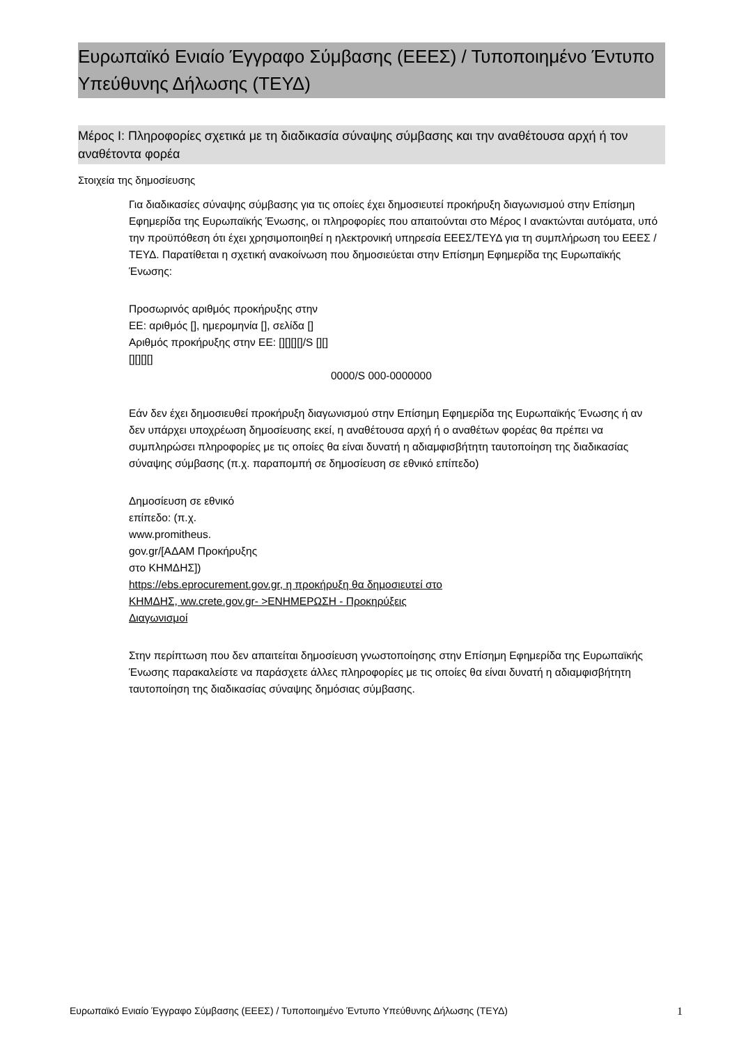Ευρωπαϊκό Ενιαίο Έγγραφο Σύμβασης (ΕΕΕΣ) / Τυποποιημένο Έντυπο Υπεύθυνης Δήλωσης (ΤΕΥΔ)
Μέρος I: Πληροφορίες σχετικά με τη διαδικασία σύναψης σύμβασης και την αναθέτουσα αρχή ή τον αναθέτοντα φορέα
Στοιχεία της δημοσίευσης
Για διαδικασίες σύναψης σύμβασης για τις οποίες έχει δημοσιευτεί προκήρυξη διαγωνισμού στην Επίσημη Εφημερίδα της Ευρωπαϊκής Ένωσης, οι πληροφορίες που απαιτούνται στο Μέρος I ανακτώνται αυτόματα, υπό την προϋπόθεση ότι έχει χρησιμοποιηθεί η ηλεκτρονική υπηρεσία ΕΕΕΣ/ΤΕΥΔ για τη συμπλήρωση του ΕΕΕΣ /ΤΕΥΔ. Παρατίθεται η σχετική ανακοίνωση που δημοσιεύεται στην Επίσημη Εφημερίδα της Ευρωπαϊκής Ένωσης:
Προσωρινός αριθμός προκήρυξης στην ΕΕ: αριθμός [], ημερομηνία [], σελίδα [] Αριθμός προκήρυξης στην ΕΕ: [][][][]/S [][][][][][] 0000/S 000-0000000
Εάν δεν έχει δημοσιευθεί προκήρυξη διαγωνισμού στην Επίσημη Εφημερίδα της Ευρωπαϊκής Ένωσης ή αν δεν υπάρχει υποχρέωση δημοσίευσης εκεί, η αναθέτουσα αρχή ή ο αναθέτων φορέας θα πρέπει να συμπληρώσει πληροφορίες με τις οποίες θα είναι δυνατή η αδιαμφισβήτητη ταυτοποίηση της διαδικασίας σύναψης σύμβασης (π.χ. παραπομπή σε δημοσίευση σε εθνικό επίπεδο)
Δημοσίευση σε εθνικό επίπεδο: (π.χ. www.promitheus. gov.gr/[ΑΔΑΜ Προκήρυξης στο ΚΗΜΔΗΣ])
https://ebs.eprocurement.gov.gr, η προκήρυξη θα δημοσιευτεί στο ΚΗΜΔΗΣ, ww.crete.gov.gr- >ΕΝΗΜΕΡΩΣΗ - Προκηρύξεις Διαγωνισμοί
Στην περίπτωση που δεν απαιτείται δημοσίευση γνωστοποίησης στην Επίσημη Εφημερίδα της Ευρωπαϊκής Ένωσης παρακαλείστε να παράσχετε άλλες πληροφορίες με τις οποίες θα είναι δυνατή η αδιαμφισβήτητη ταυτοποίηση της διαδικασίας σύναψης δημόσιας σύμβασης.
Ευρωπαϊκό Ενιαίο Έγγραφο Σύμβασης (ΕΕΕΣ) / Τυποποιημένο Έντυπο Υπεύθυνης Δήλωσης (ΤΕΥΔ) 1